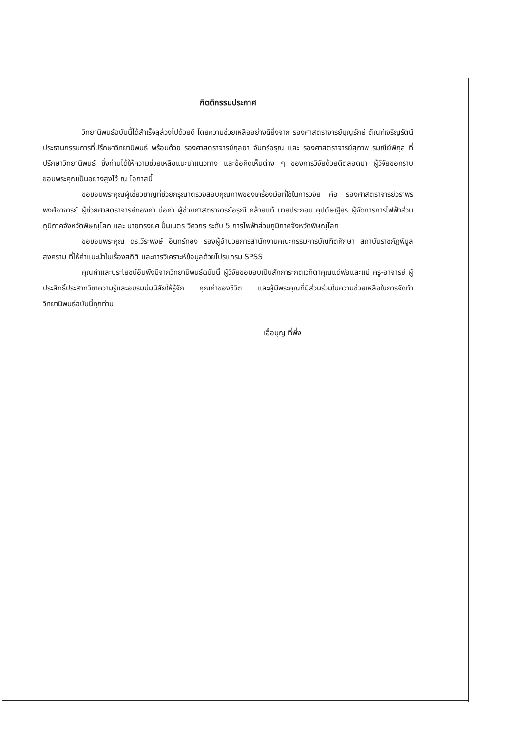กิตติกรรมประกาศ
วิทยานิพนธ์ฉบับนี้ได้สำเร็จลุล่วงไปด้วยดี โดยความช่วยเหลืออย่างดียิ่งจาก รองศาสตราจารย์บุญรักษ์ ตัณฑ์เจริญรัตน์ ประธานกรรมการที่ปรึกษาวิทยานิพนธ์ พร้อมด้วย รองศาสตราจารย์กุลยา จันทร์อรุณ และ รองศาสตราจารย์สุภาพ รมณีย์พิกุล ที่ปรึกษาวิทยานิพนธ์ ซึ่งท่านได้ให้ความช่วยเหลือแนะนำแนวทาง และข้อคิดเห็นต่าง ๆ ของการวิจัยด้วยดีตลอดมา ผู้วิจัยขอกราบขอบพระคุณเป็นอย่างสูงไว้ ณ โอกาสนี้
ขอขอบพระคุณผู้เชี่ยวชาญที่ช่วยกรุณาตรวจสอบคุณภาพของเครื่องมือที่ใช้ในการวิจัย คือ รองศาสตราจารย์วิราพร พงศ์อาจารย์ ผู้ช่วยศาสตราจารย์ทองคำ บ่อคำ ผู้ช่วยศาสตราจารย์อรุณี คล้ายแท้ นายประกอบ คุปต์ษเฐียร ผู้จัดการการไฟฟ้าส่วนภูมิภาคจังหวัดพิษณุโลก และ นายทรงยศ ปั่นเนตร วิศวกร ระดับ 5 การไฟฟ้าส่วนภูมิภาคจังหวัดพิษณุโลก
ขอขอบพระคุณ ดร.วีระพงษ์ อินทร์ทอง รองผู้อำนวยการสำนักงานคณะกรรมการบัณฑิตศึกษา สถาบันราชภัฏพิบูลสงคราม ที่ให้คำแนะนำในเรื่องสถิติ และการวิเคราะห์ข้อมูลด้วยโปรแกรม SPSS
คุณค่าและประโยชน์อันพึงมีจากวิทยานิพนธ์ฉบับนี้ ผู้วิจัยขอมอบเป็นสักการะกตเวทิตาคุณแด่พ่อและแม่ ครู-อาจารย์ ผู้ประสิทธิ์ประสาทวิชาความรู้และอบรมบ่มนิสัยให้รู้จัก คุณค่าของชีวิต และผู้มีพระคุณที่มีส่วนร่วมในความช่วยเหลือในการจัดทำวิทยานิพนธ์ฉบับนี้ทุกท่าน
เอื้อบุญ ที่พึ่ง